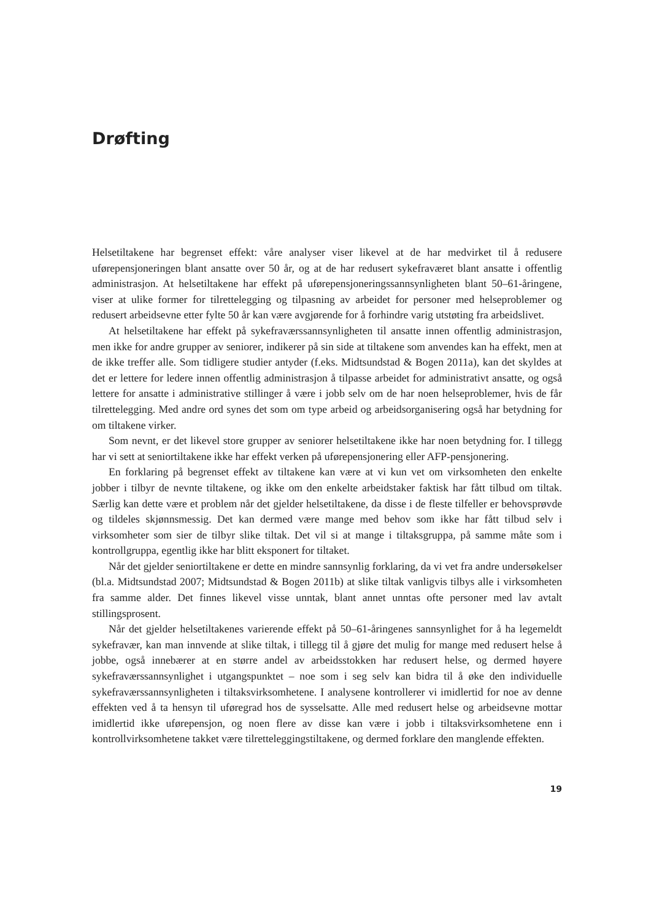Drøfting
Helsetiltakene har begrenset effekt: våre analyser viser likevel at de har medvirket til å redusere uførepensjoneringen blant ansatte over 50 år, og at de har redusert sykefraværet blant ansatte i offentlig administrasjon. At helsetiltakene har effekt på uførepensjoneringssannsynligheten blant 50–61-åringene, viser at ulike former for tilrettelegging og tilpasning av arbeidet for personer med helseproblemer og redusert arbeidsevne etter fylte 50 år kan være avgjørende for å forhindre varig utstøting fra arbeidslivet.
At helsetiltakene har effekt på sykefraværssannsynligheten til ansatte innen offentlig administrasjon, men ikke for andre grupper av seniorer, indikerer på sin side at tiltakene som anvendes kan ha effekt, men at de ikke treffer alle. Som tidligere studier antyder (f.eks. Midtsundstad & Bogen 2011a), kan det skyldes at det er lettere for ledere innen offentlig administrasjon å tilpasse arbeidet for administrativt ansatte, og også lettere for ansatte i administrative stillinger å være i jobb selv om de har noen helseproblemer, hvis de får tilrettelegging. Med andre ord synes det som om type arbeid og arbeidsorganisering også har betydning for om tiltakene virker.
Som nevnt, er det likevel store grupper av seniorer helsetiltakene ikke har noen betydning for. I tillegg har vi sett at seniortiltakene ikke har effekt verken på uførepensjonering eller AFP-pensjonering.
En forklaring på begrenset effekt av tiltakene kan være at vi kun vet om virksomheten den enkelte jobber i tilbyr de nevnte tiltakene, og ikke om den enkelte arbeidstaker faktisk har fått tilbud om tiltak. Særlig kan dette være et problem når det gjelder helsetiltakene, da disse i de fleste tilfeller er behovsprøvde og tildeles skjønnsmessig. Det kan dermed være mange med behov som ikke har fått tilbud selv i virksomheter som sier de tilbyr slike tiltak. Det vil si at mange i tiltaksgruppa, på samme måte som i kontrollgruppa, egentlig ikke har blitt eksponert for tiltaket.
Når det gjelder seniortiltakene er dette en mindre sannsynlig forklaring, da vi vet fra andre undersøkelser (bl.a. Midtsundstad 2007; Midtsundstad & Bogen 2011b) at slike tiltak vanligvis tilbys alle i virksomheten fra samme alder. Det finnes likevel visse unntak, blant annet unntas ofte personer med lav avtalt stillingsprosent.
Når det gjelder helsetiltakenes varierende effekt på 50–61-åringenes sannsynlighet for å ha legemeldt sykefravær, kan man innvende at slike tiltak, i tillegg til å gjøre det mulig for mange med redusert helse å jobbe, også innebærer at en større andel av arbeidsstokken har redusert helse, og dermed høyere sykefraværssannsynlighet i utgangspunktet – noe som i seg selv kan bidra til å øke den individuelle sykefraværssannsynligheten i tiltaksvirksomhetene. I analysene kontrollerer vi imidlertid for noe av denne effekten ved å ta hensyn til uføregrad hos de sysselsatte. Alle med redusert helse og arbeidsevne mottar imidlertid ikke uførepensjon, og noen flere av disse kan være i jobb i tiltaksvirksomhetene enn i kontrollvirksomhetene takket være tilretteleggingstiltakene, og dermed forklare den manglende effekten.
19